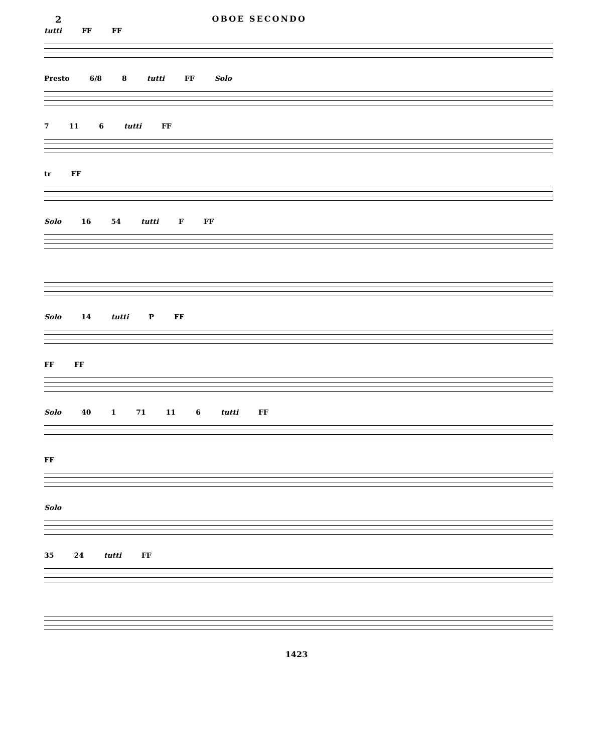2 OBOE SECONDO
tutti FF FF
Presto 6/8 8 tutti FF Solo
7 11 6 tutti FF
tr FF
Solo 16 54 tutti F FF
Solo 14 tutti P FF
FF FF
Solo 40 1 71 11 6 tutti FF
FF
Solo
35 24 tutti FF
1423